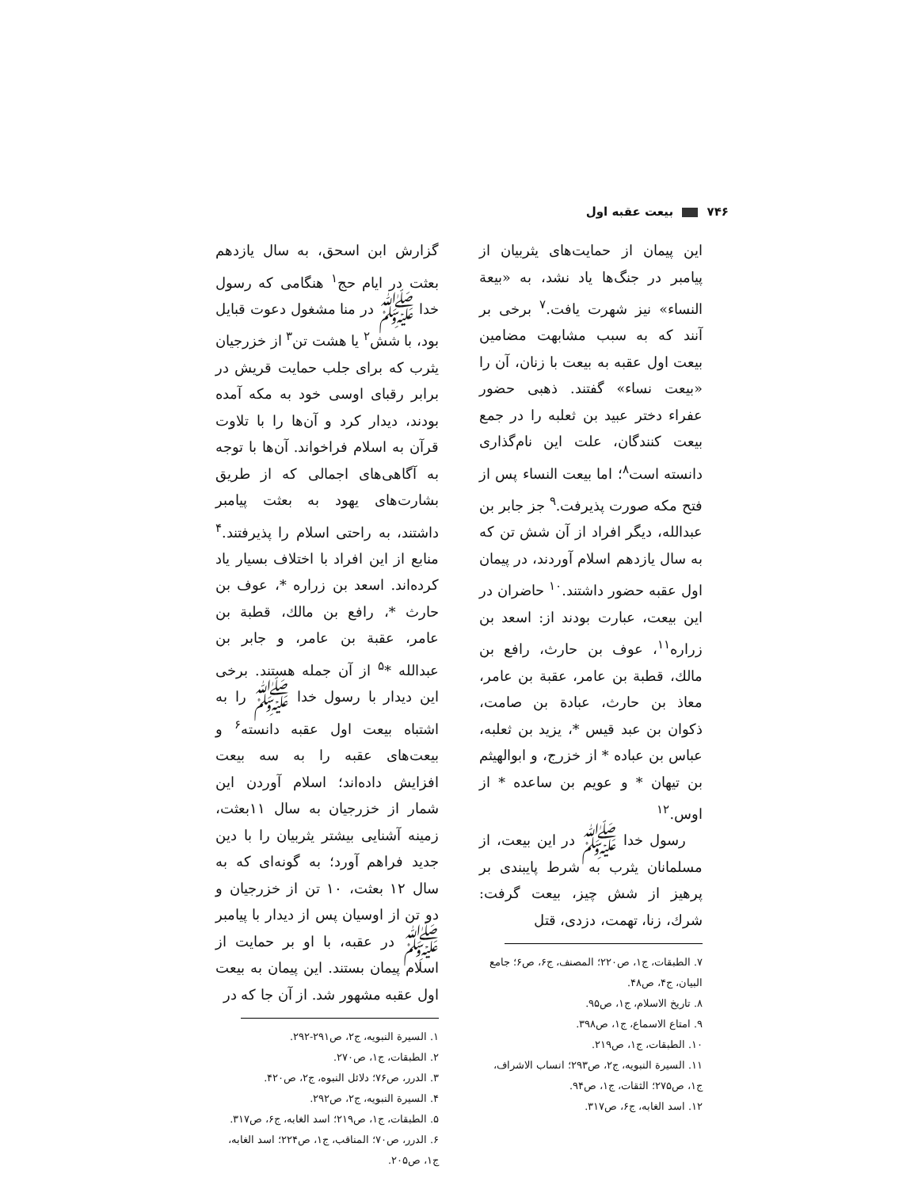٧۴۶ بیعت عقبه اول
گزارش ابن اسحق، به سال یازدهم بعثت در ایام حج<sup>١</sup> هنگامی که رسول خدا ﷺ در منا مشغول دعوت قبایل بود، با شش<sup>٢</sup> یا هشت تن<sup>٣</sup> از خزرجیان یثرب که برای جلب حمایت قریش در برابر رقبای اوسی خود به مکه آمده بودند، دیدار کرد و آن‌ها را با تلاوت قرآن به اسلام فراخواند. آن‌ها با توجه به آگاهی‌های اجمالی که از طریق بشارت‌های یهود به بعثت پیامبر داشتند، به راحتی اسلام را پذیرفتند.<sup>۴</sup> منابع از این افراد با اختلاف بسیار یاد کرده‌اند. اسعد بن زراره *، عوف بن حارث *، رافع بن مالك، قطبة بن عامر، عقبة بن عامر، و جابر بن عبدالله *<sup>۵</sup> از آن جمله هستند. برخی این دیدار با رسول خدا ﷺ را به اشتباه بیعت اول عقبه دانسته<sup>۶</sup> و بیعت‌های عقبه را به سه بیعت افزایش داده‌اند؛ اسلام آوردن این شمار از خزرجیان به سال ١١بعثت، زمینه آشنایی بیشتر یثربیان را با دین جدید فراهم آورد؛ به گونه‌ای که به سال ١٢ بعثت، ١٠ تن از خزرجیان و دو تن از اوسیان پس از دیدار با پیامبر ﷺ در عقبه، با او بر حمایت از اسلام پیمان بستند. این پیمان به بیعت اول عقبه مشهور شد. از آن جا که در
١. السیرة النبویه، ج٢، ص٢٩١-٢٩٢.
٢. الطبقات، ج١، ص٢٧٠.
٣. الدرر، ص٧۶؛ دلائل النبوه، ج٢، ص۴٢٠.
۴. السیرة النبویه، ج٢، ص٢٩٢.
۵. الطبقات، ج١، ص٢١٩؛ اسد الغابه، ج۶، ص٣١٧.
۶. الدرر، ص٧٠؛ المناقب، ج١، ص٢٢۴؛ اسد الغابه، ج١، ص٢٠۵.
این پیمان از حمایت‌های یثربیان از پیامبر در جنگ‌ها یاد نشد، به «بیعة النساء» نیز شهرت یافت.<sup>٧</sup> برخی بر آنند که به سبب مشابهت مضامین بیعت اول عقبه به بیعت با زنان، آن را «بیعت نساء» گفتند. ذهبی حضور عفراء دختر عبید بن ثعلبه را در جمع بیعت کنندگان، علت این نام‌گذاری دانسته است<sup>٨</sup>؛ اما بیعت النساء پس از فتح مکه صورت پذیرفت.<sup>٩</sup> جز جابر بن عبدالله، دیگر افراد از آن شش تن که به سال یازدهم اسلام آوردند، در پیمان اول عقبه حضور داشتند.<sup>١٠</sup> حاضران در این بیعت، عبارت بودند از: اسعد بن زراره<sup>١١</sup>، عوف بن حارث، رافع بن مالك، قطبة بن عامر، عقبة بن عامر، معاذ بن حارث، عبادة بن صامت، ذكوان بن عبد قیس *، یزید بن ثعلبه، عباس بن عباده * از خزرج، و ابوالهیثم بن تیهان * و عویم بن ساعده * از اوس.<sup>١٢</sup>
رسول خدا ﷺ در این بیعت، از مسلمانان یثرب به شرط پایبندی بر پرهیز از شش چیز، بیعت گرفت: شرك، زنا، تهمت، دزدی، قتل
٧. الطبقات، ج١، ص٢٢٠؛ المصنف، ج۶، ص۶؛ جامع البیان، ج۴، ص۴٨.
٨. تاریخ الاسلام، ج١، ص٩۵.
٩. امتاع الاسماع، ج١، ص٣٩٨.
١٠. الطبقات، ج١، ص٢١٩.
١١. السیرة النبویه، ج٢، ص٢٩٣؛ انساب الاشراف، ج١، ص٢٧۵؛ الثقات، ج١، ص٩۴.
١٢. اسد الغابه، ج۶، ص٣١٧.